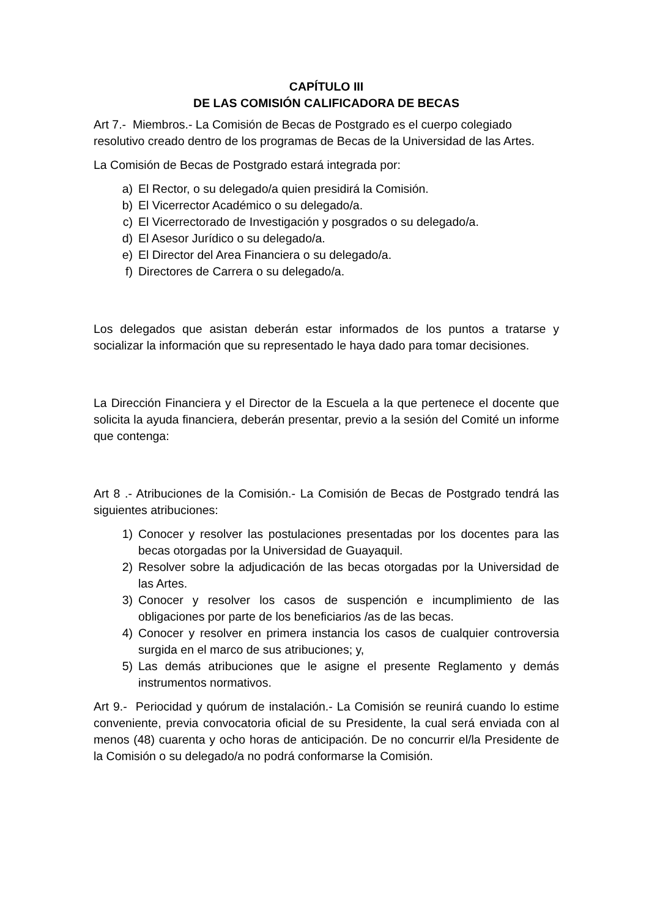CAPÍTULO III
DE LAS COMISIÓN CALIFICADORA DE BECAS
Art 7.- Miembros.- La Comisión de Becas de Postgrado es el cuerpo colegiado resolutivo creado dentro de los programas de Becas de la Universidad de las Artes.
La Comisión de Becas de Postgrado estará integrada por:
a) El Rector, o su delegado/a quien presidirá la Comisión.
b) El Vicerrector Académico o su delegado/a.
c) El Vicerrectorado de Investigación y posgrados o su delegado/a.
d) El Asesor Jurídico o su delegado/a.
e) El Director del Area Financiera o su delegado/a.
f) Directores de Carrera o su delegado/a.
Los delegados que asistan deberán estar informados de los puntos a tratarse y socializar la información que su representado le haya dado para tomar decisiones.
La Dirección Financiera y el Director de la Escuela a la que pertenece el docente que solicita la ayuda financiera, deberán presentar, previo a la sesión del Comité un informe que contenga:
Art 8 .- Atribuciones de la Comisión.- La Comisión de Becas de Postgrado tendrá las siguientes atribuciones:
1) Conocer y resolver las postulaciones presentadas por los docentes para las becas otorgadas por la Universidad de Guayaquil.
2) Resolver sobre la adjudicación de las becas otorgadas por la Universidad de las Artes.
3) Conocer y resolver los casos de suspención e incumplimiento de las obligaciones por parte de los beneficiarios /as de las becas.
4) Conocer y resolver en primera instancia los casos de cualquier controversia surgida en el marco de sus atribuciones; y,
5) Las demás atribuciones que le asigne el presente Reglamento y demás instrumentos normativos.
Art 9.- Periocidad y quórum de instalación.- La Comisión se reunirá cuando lo estime conveniente, previa convocatoria oficial de su Presidente, la cual será enviada con al menos (48) cuarenta y ocho horas de anticipación. De no concurrir el/la Presidente de la Comisión o su delegado/a no podrá conformarse la Comisión.